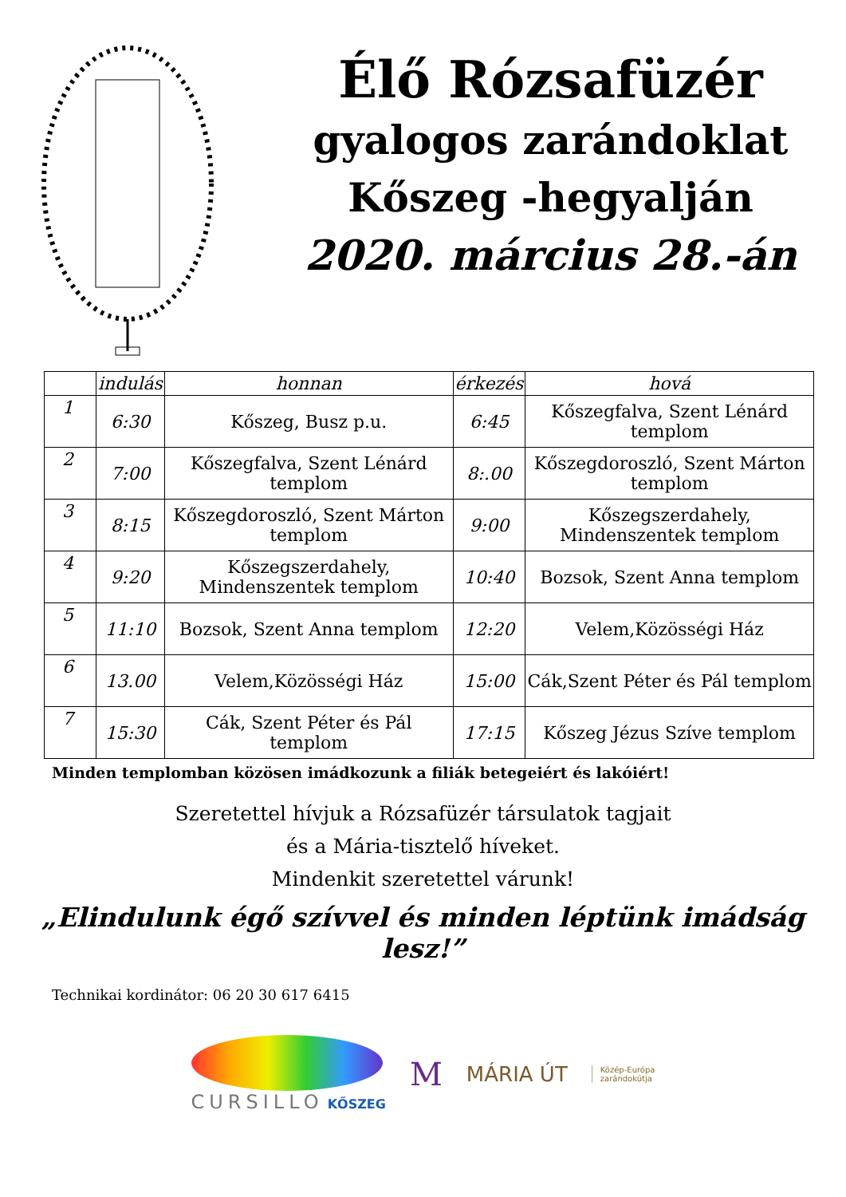Élő Rózsafüzér
gyalogos zarándoklat
Kőszeg -hegyalján
2020. március 28.-án
| | indulás | honnan | érkezés | hová |
| --- | --- | --- | --- | --- |
| 1 | 6:30 | Kőszeg, Busz p.u. | 6:45 | Kőszegfalva, Szent Lénárd templom |
| 2 | 7:00 | Kőszegfalva, Szent Lénárd templom | 8:.00 | Kőszegdoroszló, Szent Márton templom |
| 3 | 8:15 | Kőszegdoroszló, Szent Márton templom | 9:00 | Kőszegszerdahely, Mindenszentek templom |
| 4 | 9:20 | Kőszegszerdahely, Mindenszentek templom | 10:40 | Bozsok, Szent Anna templom |
| 5 | 11:10 | Bozsok, Szent Anna templom | 12:20 | Velem,Közösségi Ház |
| 6 | 13.00 | Velem,Közösségi Ház | 15:00 | Cák,Szent Péter és Pál templom |
| 7 | 15:30 | Cák, Szent Péter és Pál templom | 17:15 | Kőszeg Jézus Szíve templom |
Minden templomban közösen imádkozunk a filiák betegeiért és lakóiért!
Szeretettel hívjuk a Rózsafüzér társulatok tagjait
és a Mária-tisztelő híveket.
Mindenkit szeretettel várunk!
„Elindulunk égő szívvel és minden léptünk imádság lesz!”
Technikai kordinátor: 06 20 30 617 6415
CURSILLO KŐSZEG
M
MÁRIA ÚT
Közép-Európa
zarándokútja